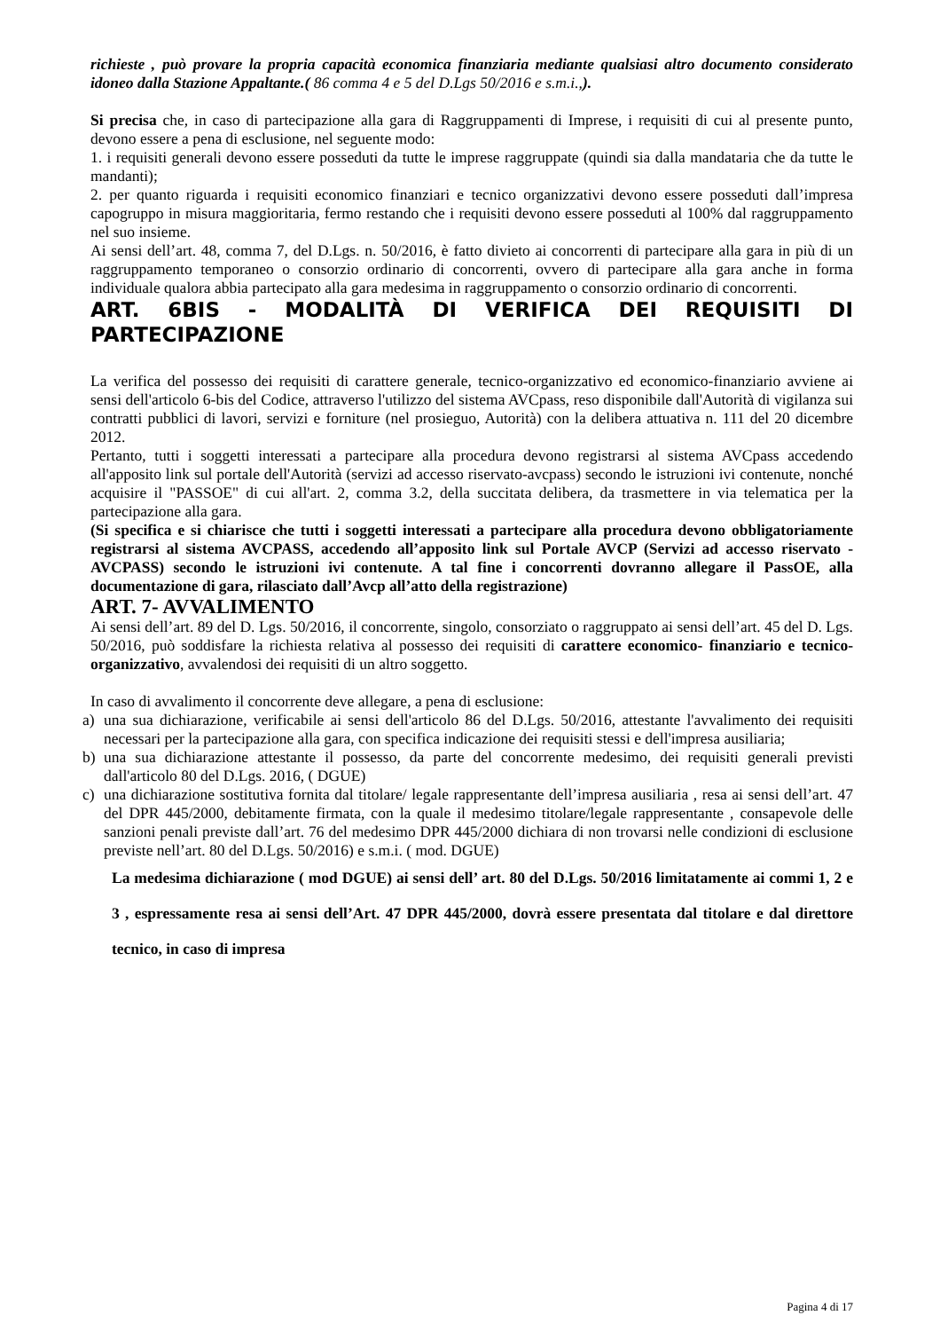richieste , può provare la propria capacità economica finanziaria mediante qualsiasi altro documento considerato idoneo dalla Stazione Appaltante.( 86 comma 4 e 5 del D.Lgs 50/2016 e s.m.i.,).
Si precisa che, in caso di partecipazione alla gara di Raggruppamenti di Imprese, i requisiti di cui al presente punto, devono essere a pena di esclusione, nel seguente modo:
1. i requisiti generali devono essere posseduti da tutte le imprese raggruppate (quindi sia dalla mandataria che da tutte le mandanti);
2. per quanto riguarda i requisiti economico finanziari e tecnico organizzativi devono essere posseduti dall’impresa capogruppo in misura maggioritaria, fermo restando che i requisiti devono essere posseduti al 100% dal raggruppamento nel suo insieme.
Ai sensi dell’art. 48, comma 7, del D.Lgs. n. 50/2016, è fatto divieto ai concorrenti di partecipare alla gara in più di un raggruppamento temporaneo o consorzio ordinario di concorrenti, ovvero di partecipare alla gara anche in forma individuale qualora abbia partecipato alla gara medesima in raggruppamento o consorzio ordinario di concorrenti.
ART. 6BIS - MODALITÀ DI VERIFICA DEI REQUISITI DI PARTECIPAZIONE
La verifica del possesso dei requisiti di carattere generale, tecnico-organizzativo ed economico-finanziario avviene ai sensi dell'articolo 6-bis del Codice, attraverso l'utilizzo del sistema AVCpass, reso disponibile dall'Autorità di vigilanza sui contratti pubblici di lavori, servizi e forniture (nel prosieguo, Autorità) con la delibera attuativa n. 111 del 20 dicembre 2012.
Pertanto, tutti i soggetti interessati a partecipare alla procedura devono registrarsi al sistema AVCpass accedendo all'apposito link sul portale dell'Autorità (servizi ad accesso riservato-avcpass) secondo le istruzioni ivi contenute, nonché acquisire il "PASSOE" di cui all'art. 2, comma 3.2, della succitata delibera, da trasmettere in via telematica per la partecipazione alla gara.
(Si specifica e si chiarisce che tutti i soggetti interessati a partecipare alla procedura devono obbligatoriamente registrarsi al sistema AVCPASS, accedendo all’apposito link sul Portale AVCP (Servizi ad accesso riservato - AVCPASS) secondo le istruzioni ivi contenute. A tal fine i concorrenti dovranno allegare il PassOE, alla documentazione di gara, rilasciato dall’Avcp all’atto della registrazione)
ART. 7- AVVALIMENTO
Ai sensi dell’art. 89 del D. Lgs. 50/2016, il concorrente, singolo, consorziato o raggruppato ai sensi dell’art. 45 del D. Lgs. 50/2016, può soddisfare la richiesta relativa al possesso dei requisiti di carattere economico- finanziario e tecnico-organizzativo, avvalendosi dei requisiti di un altro soggetto.
In caso di avvalimento il concorrente deve allegare, a pena di esclusione:
a) una sua dichiarazione, verificabile ai sensi dell'articolo 86 del D.Lgs. 50/2016, attestante l'avvalimento dei requisiti necessari per la partecipazione alla gara, con specifica indicazione dei requisiti stessi e dell'impresa ausiliaria;
b) una sua dichiarazione attestante il possesso, da parte del concorrente medesimo, dei requisiti generali previsti dall'articolo 80 del D.Lgs. 2016, ( DGUE)
c) una dichiarazione sostitutiva fornita dal titolare/ legale rappresentante dell’impresa ausiliaria , resa ai sensi dell’art. 47 del DPR 445/2000, debitamente firmata, con la quale il medesimo titolare/legale rappresentante , consapevole delle sanzioni penali previste dall’art. 76 del medesimo DPR 445/2000 dichiara di non trovarsi nelle condizioni di esclusione previste nell’art. 80 del D.Lgs. 50/2016) e s.m.i. ( mod. DGUE)
La medesima dichiarazione ( mod DGUE) ai sensi dell’ art. 80 del D.Lgs. 50/2016 limitatamente ai commi 1, 2 e 3 , espressamente resa ai sensi dell’Art. 47 DPR 445/2000, dovrà essere presentata dal titolare e dal direttore tecnico, in caso di impresa
Pagina 4 di 17